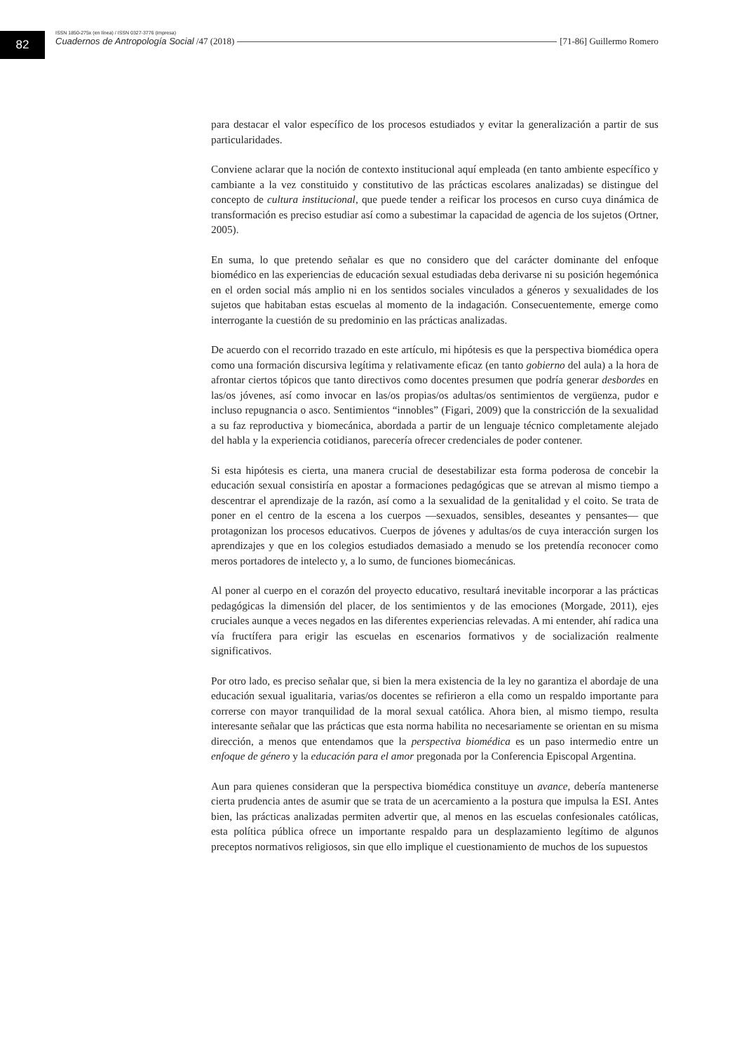82
ISSN 1850-275x (en línea) / ISSN 0327-3776 (impresa)
Cuadernos de Antropología Social /47 (2018) [71-86] Guillermo Romero
para destacar el valor específico de los procesos estudiados y evitar la generalización a partir de sus particularidades.
Conviene aclarar que la noción de contexto institucional aquí empleada (en tanto ambiente específico y cambiante a la vez constituido y constitutivo de las prácticas escolares analizadas) se distingue del concepto de cultura institucional, que puede tender a reificar los procesos en curso cuya dinámica de transformación es preciso estudiar así como a subestimar la capacidad de agencia de los sujetos (Ortner, 2005).
En suma, lo que pretendo señalar es que no considero que del carácter dominante del enfoque biomédico en las experiencias de educación sexual estudiadas deba derivarse ni su posición hegemónica en el orden social más amplio ni en los sentidos sociales vinculados a géneros y sexualidades de los sujetos que habitaban estas escuelas al momento de la indagación. Consecuentemente, emerge como interrogante la cuestión de su predominio en las prácticas analizadas.
De acuerdo con el recorrido trazado en este artículo, mi hipótesis es que la perspectiva biomédica opera como una formación discursiva legítima y relativamente eficaz (en tanto gobierno del aula) a la hora de afrontar ciertos tópicos que tanto directivos como docentes presumen que podría generar desbordes en las/os jóvenes, así como invocar en las/os propias/os adultas/os sentimientos de vergüenza, pudor e incluso repugnancia o asco. Sentimientos “innobles” (Figari, 2009) que la constricción de la sexualidad a su faz reproductiva y biomecánica, abordada a partir de un lenguaje técnico completamente alejado del habla y la experiencia cotidianos, parecería ofrecer credenciales de poder contener.
Si esta hipótesis es cierta, una manera crucial de desestabilizar esta forma poderosa de concebir la educación sexual consistiría en apostar a formaciones pedagógicas que se atrevan al mismo tiempo a descentrar el aprendizaje de la razón, así como a la sexualidad de la genitalidad y el coito. Se trata de poner en el centro de la escena a los cuerpos —sexuados, sensibles, deseantes y pensantes— que protagonizan los procesos educativos. Cuerpos de jóvenes y adultas/os de cuya interacción surgen los aprendizajes y que en los colegios estudiados demasiado a menudo se los pretendía reconocer como meros portadores de intelecto y, a lo sumo, de funciones biomecánicas.
Al poner al cuerpo en el corazón del proyecto educativo, resultará inevitable incorporar a las prácticas pedagógicas la dimensión del placer, de los sentimientos y de las emociones (Morgade, 2011), ejes cruciales aunque a veces negados en las diferentes experiencias relevadas. A mi entender, ahí radica una vía fructífera para erigir las escuelas en escenarios formativos y de socialización realmente significativos.
Por otro lado, es preciso señalar que, si bien la mera existencia de la ley no garantiza el abordaje de una educación sexual igualitaria, varias/os docentes se refirieron a ella como un respaldo importante para correrse con mayor tranquilidad de la moral sexual católica. Ahora bien, al mismo tiempo, resulta interesante señalar que las prácticas que esta norma habilita no necesariamente se orientan en su misma dirección, a menos que entendamos que la perspectiva biomédica es un paso intermedio entre un enfoque de género y la educación para el amor pregonada por la Conferencia Episcopal Argentina.
Aun para quienes consideran que la perspectiva biomédica constituye un avance, debería mantenerse cierta prudencia antes de asumir que se trata de un acercamiento a la postura que impulsa la ESI. Antes bien, las prácticas analizadas permiten advertir que, al menos en las escuelas confesionales católicas, esta política pública ofrece un importante respaldo para un desplazamiento legítimo de algunos preceptos normativos religiosos, sin que ello implique el cuestionamiento de muchos de los supuestos